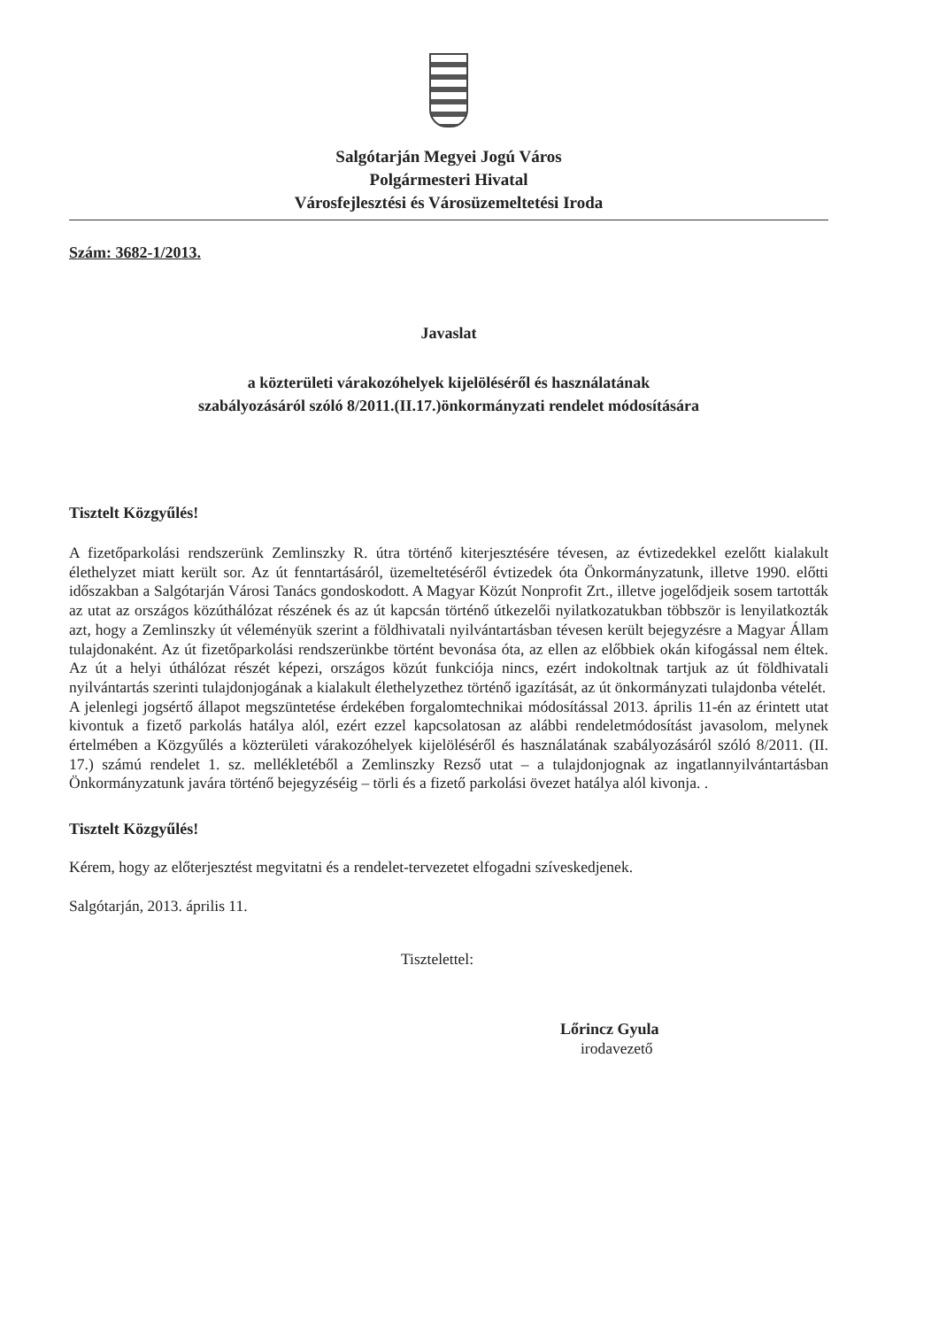Salgótarján Megyei Jogú Város
Polgármesteri Hivatal
Városfejlesztési és Városüzemeltetési Iroda
Szám: 3682-1/2013.
Javaslat
a közterületi várakozóhelyek kijelöléséről és használatának
szabályozásáról szóló 8/2011.(II.17.)önkormányzati rendelet módosítására
Tisztelt Közgyűlés!
A fizetőparkolási rendszerünk Zemlinszky R. útra történő kiterjesztésére tévesen, az évtizedekkel ezelőtt kialakult élethelyzet miatt került sor. Az út fenntartásáról, üzemeltetéséről évtizedek óta Önkormányzatunk, illetve 1990. előtti időszakban a Salgótarján Városi Tanács gondoskodott. A Magyar Közút Nonprofit Zrt., illetve jogelődjeik sosem tartották az utat az országos közúthálózat részének és az út kapcsán történő útkezelői nyilatkozatukban többször is lenyilatkozták azt, hogy a Zemlinszky út véleményük szerint a földhivatali nyilvántartásban tévesen került bejegyzésre a Magyar Állam tulajdonaként. Az út fizetőparkolási rendszerünkbe történt bevonása óta, az ellen az előbbiek okán kifogással nem éltek. Az út a helyi úthálózat részét képezi, országos közút funkciója nincs, ezért indokoltnak tartjuk az út földhivatali nyilvántartás szerinti tulajdonjogának a kialakult élethelyzethez történő igazítását, az út önkormányzati tulajdonba vételét.
A jelenlegi jogsértő állapot megszüntetése érdekében forgalomtechnikai módosítással 2013. április 11-én az érintett utat kivontuk a fizető parkolás hatálya alól, ezért ezzel kapcsolatosan az alábbi rendeletmódosítást javasolom, melynek értelmében a Közgyűlés a közterületi várakozóhelyek kijelöléséről és használatának szabályozásáról szóló 8/2011. (II. 17.) számú rendelet 1. sz. mellékletéből a Zemlinszky Rezső utat – a tulajdonjognak az ingatlannyilvántartásban Önkormányzatunk javára történő bejegyzéséig – törli és a fizető parkolási övezet hatálya alól kivonja. .
Tisztelt Közgyűlés!
Kérem, hogy az előterjesztést megvitatni és a rendelet-tervezetet elfogadni szíveskedjenek.
Salgótarján, 2013. április 11.
Tisztelettel:
Lőrincz Gyula
irodavezető